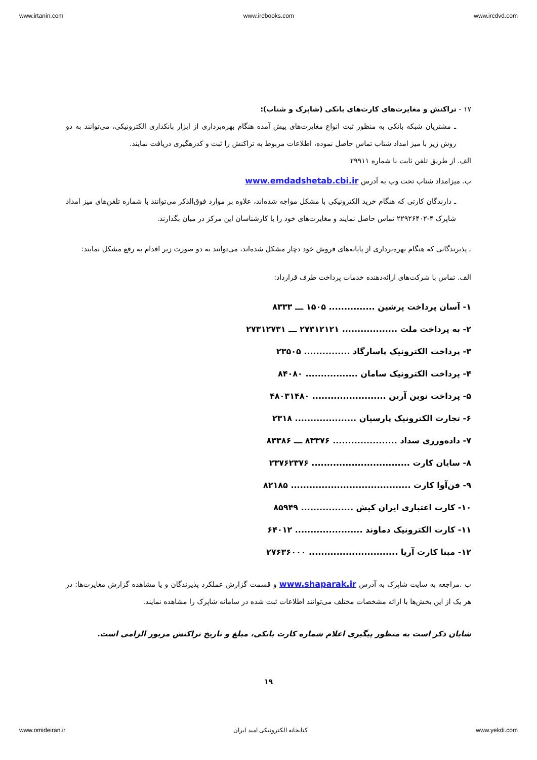www.irtanin.com www.irebooks.com www.ircdvd.com
۱۷ - تراکنش و مغایرت‌های کارت‌های بانکی (شاپرک و شتاب):
ـ مشتریان شبکه بانکی به منظور ثبت انواع مغایرت‌های پیش آمده هنگام بهره‌برداری از ابزار بانکداری الکترونیکی، می‌توانند به دو روش زیر با میز امداد شتاب تماس حاصل نموده، اطلاعات مربوط به تراکنش را ثبت و کدرهگیری دریافت نمایند.
الف. از طریق تلفن ثابت با شماره ۲۹۹۱۱
ب. میزامداد شتاب تحت وب به آدرس www.emdadshetab.cbi.ir
ـ دارندگان کارتی که هنگام خرید الکترونیکی با مشکل مواجه شده‌اند، علاوه بر موارد فوق‌الذکر می‌توانند با شماره تلفن‌های میز امداد شاپرک ۴-۲۲۹۲۶۴۰۲ تماس حاصل نمایند و مغایرت‌های خود را با کارشناسان این مرکز در میان بگذارند.
ـ پذیرندگانی که هنگام بهره‌برداری از پایانه‌های فروش خود دچار مشکل شده‌اند، می‌توانند به دو صورت زیر اقدام به رفع مشکل نمایند:
الف. تماس با شرکت‌های ارائه‌دهنده خدمات پرداخت طرف قرارداد:
۱- آسان پرداخت پرشین ............... ۱۵۰۵ ـــ ۸۳۳۳
۲- به پرداخت ملت .................. ۲۷۳۱۲۱۲۱ ـــ ۲۷۳۱۲۷۳۱
۳- پرداخت الکترونیک پاسارگاد ............... ۲۳۵۰۵
۴- پرداخت الکترونیک سامان ................. ۸۴۰۸۰
۵- پرداخت نوین آرین ........................ ۴۸۰۳۱۴۸۰
۶- تجارت الکترونیک پارسیان .................... ۲۳۱۸
۷- داده‌ورزی سداد ..................... ۸۳۳۷۶ ـــ ۸۳۳۸۶
۸- سایان کارت ................................ ۲۳۷۶۲۳۷۶
۹- فن‌آوا کارت ....................................... ۸۲۱۸۵
۱۰- کارت اعتباری ایران کیش ................. ۸۵۹۴۹
۱۱- کارت الکترونیک دماوند ...................... ۶۴۰۱۲
۱۲- مبنا کارت آریا ............................. ۲۷۶۳۶۰۰۰
ب .مراجعه به سایت شاپرک به آدرس www.shaparak.ir و قسمت گزارش عملکرد پذیرندگان و یا مشاهده گزارش مغایرت‌ها: در هر یک از این بخش‌ها با ارائه مشخصات مختلف می‌توانند اطلاعات ثبت شده در سامانه شاپرک را مشاهده نمایند.
شایان ذکر است به منظور پیگیری اعلام شماره کارت بانکی، مبلغ و تاریخ تراکنش مزبور الزامی است.
۱۹
www.omideiran.ir کتابخانه الکترونیکی امید ایران www.yekdi.com